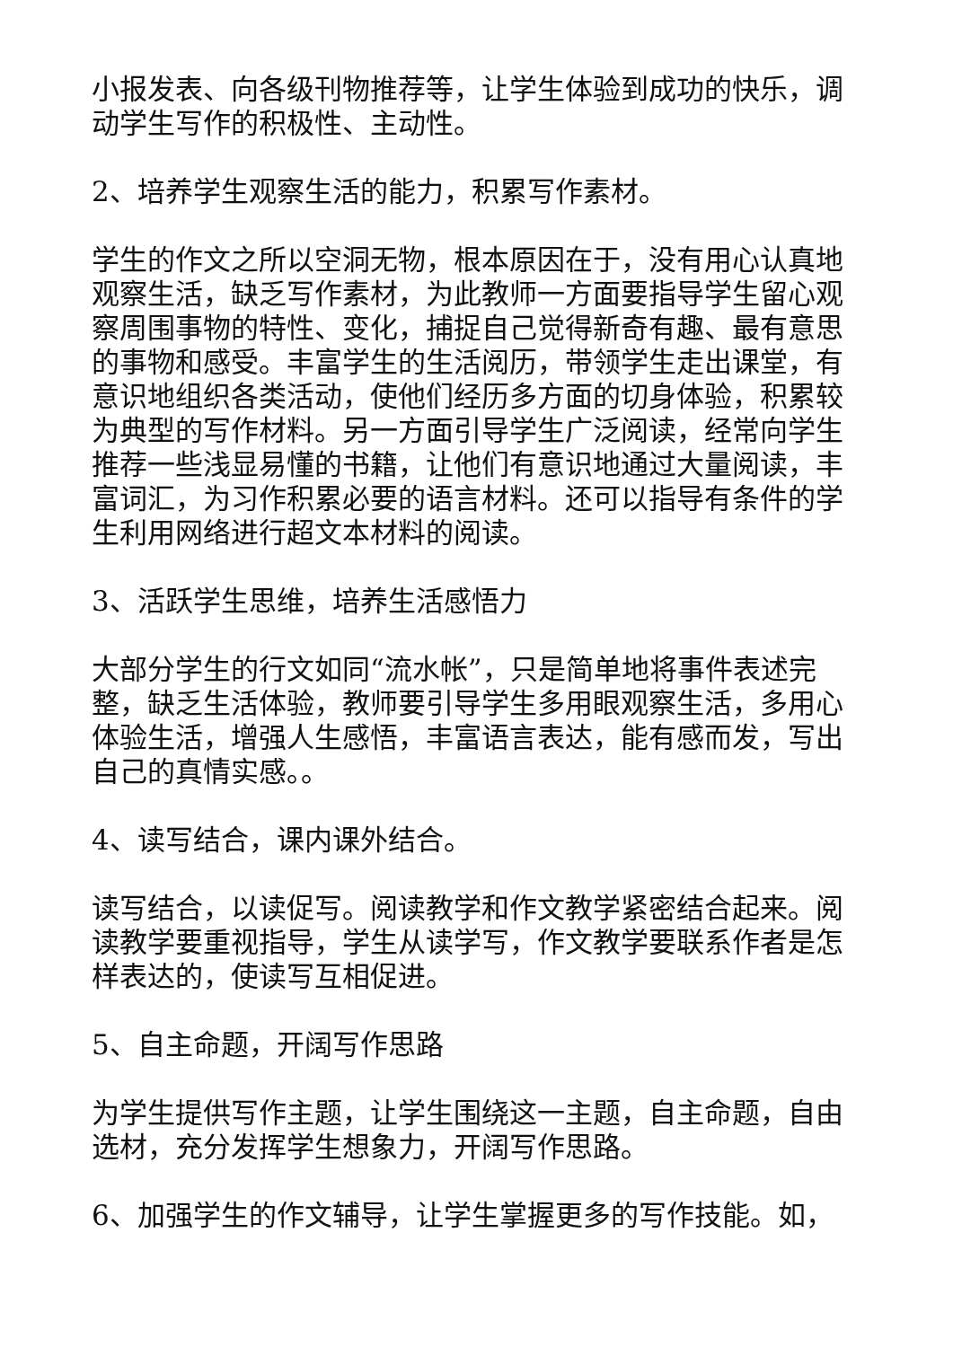小报发表、向各级刊物推荐等，让学生体验到成功的快乐，调动学生写作的积极性、主动性。
2、培养学生观察生活的能力，积累写作素材。
学生的作文之所以空洞无物，根本原因在于，没有用心认真地观察生活，缺乏写作素材，为此教师一方面要指导学生留心观察周围事物的特性、变化，捕捉自己觉得新奇有趣、最有意思的事物和感受。丰富学生的生活阅历，带领学生走出课堂，有意识地组织各类活动，使他们经历多方面的切身体验，积累较为典型的写作材料。另一方面引导学生广泛阅读，经常向学生推荐一些浅显易懂的书籍，让他们有意识地通过大量阅读，丰富词汇，为习作积累必要的语言材料。还可以指导有条件的学生利用网络进行超文本材料的阅读。
3、活跃学生思维，培养生活感悟力
大部分学生的行文如同“流水帐”，只是简单地将事件表述完整，缺乏生活体验，教师要引导学生多用眼观察生活，多用心体验生活，增强人生感悟，丰富语言表达，能有感而发，写出自己的真情实感。。
4、读写结合，课内课外结合。
读写结合，以读促写。阅读教学和作文教学紧密结合起来。阅读教学要重视指导，学生从读学写，作文教学要联系作者是怎样表达的，使读写互相促进。
5、自主命题，开阔写作思路
为学生提供写作主题，让学生围绕这一主题，自主命题，自由选材，充分发挥学生想象力，开阔写作思路。
6、加强学生的作文辅导，让学生掌握更多的写作技能。如，